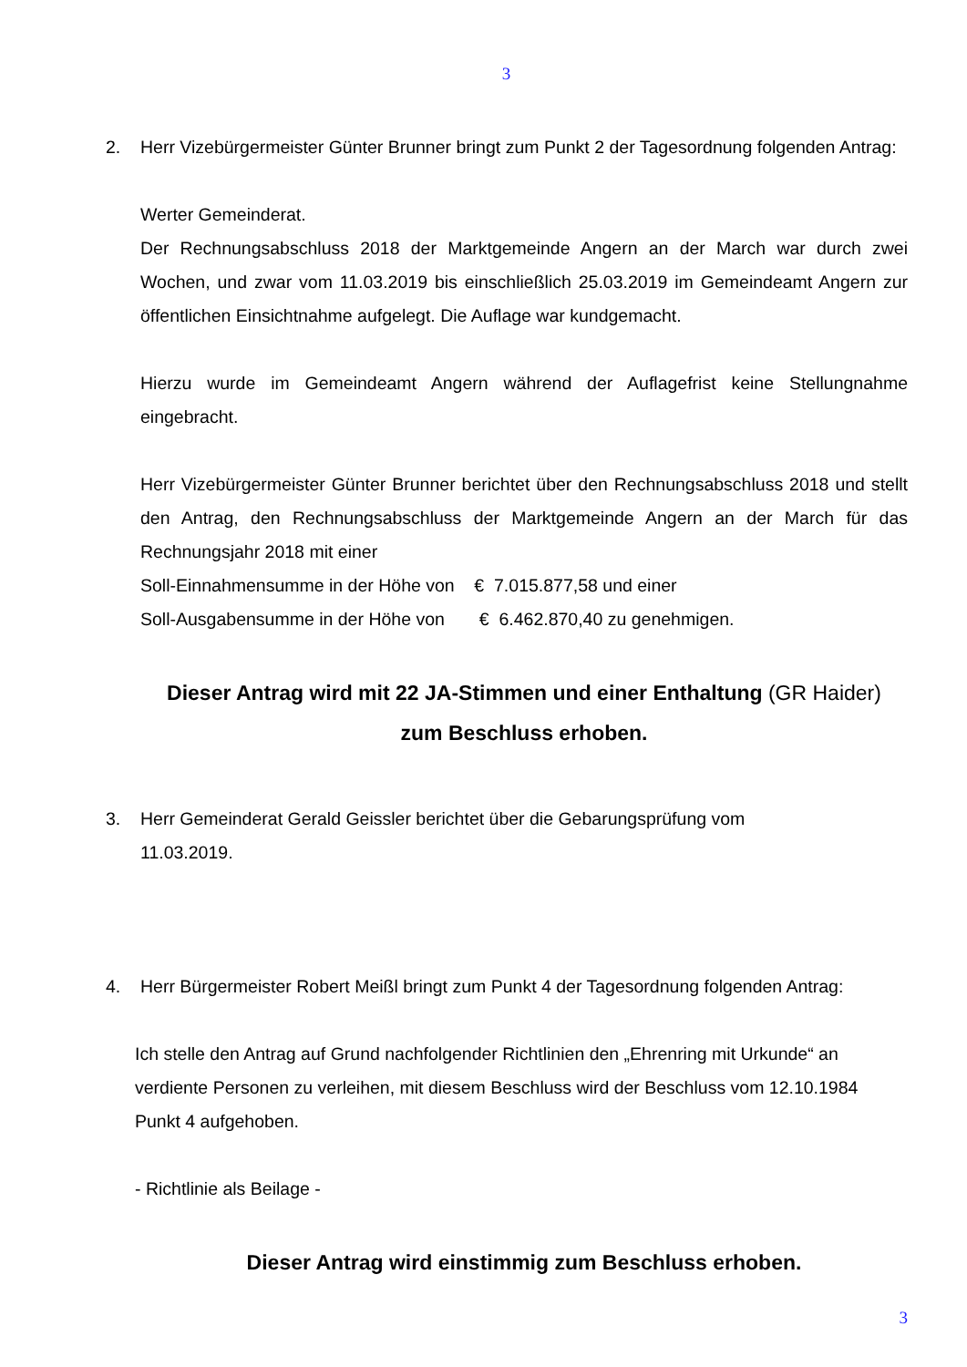3
2. Herr Vizebürgermeister Günter Brunner bringt zum Punkt 2 der Tagesordnung folgenden Antrag:
Werter Gemeinderat.
Der Rechnungsabschluss 2018 der Marktgemeinde Angern an der March war durch zwei Wochen, und zwar vom 11.03.2019 bis einschließlich 25.03.2019 im Gemeindeamt Angern zur öffentlichen Einsichtnahme aufgelegt. Die Auflage war kundgemacht.
Hierzu wurde im Gemeindeamt Angern während der Auflagefrist keine Stellungnahme eingebracht.
Herr Vizebürgermeister Günter Brunner berichtet über den Rechnungsabschluss 2018 und stellt den Antrag, den Rechnungsabschluss der Marktgemeinde Angern an der March für das Rechnungsjahr 2018 mit einer
Soll-Einnahmensumme in der Höhe von € 7.015.877,58 und einer
Soll-Ausgabensumme in der Höhe von € 6.462.870,40 zu genehmigen.
Dieser Antrag wird mit 22 JA-Stimmen und einer Enthaltung (GR Haider) zum Beschluss erhoben.
3. Herr Gemeinderat Gerald Geissler berichtet über die Gebarungsprüfung vom
11.03.2019.
4. Herr Bürgermeister Robert Meißl bringt zum Punkt 4 der Tagesordnung folgenden Antrag:
Ich stelle den Antrag auf Grund nachfolgender Richtlinien den „Ehrenring mit Urkunde“ an verdiente Personen zu verleihen, mit diesem Beschluss wird der Beschluss vom 12.10.1984 Punkt 4 aufgehoben.
- Richtlinie als Beilage -
Dieser Antrag wird einstimmig zum Beschluss erhoben.
3